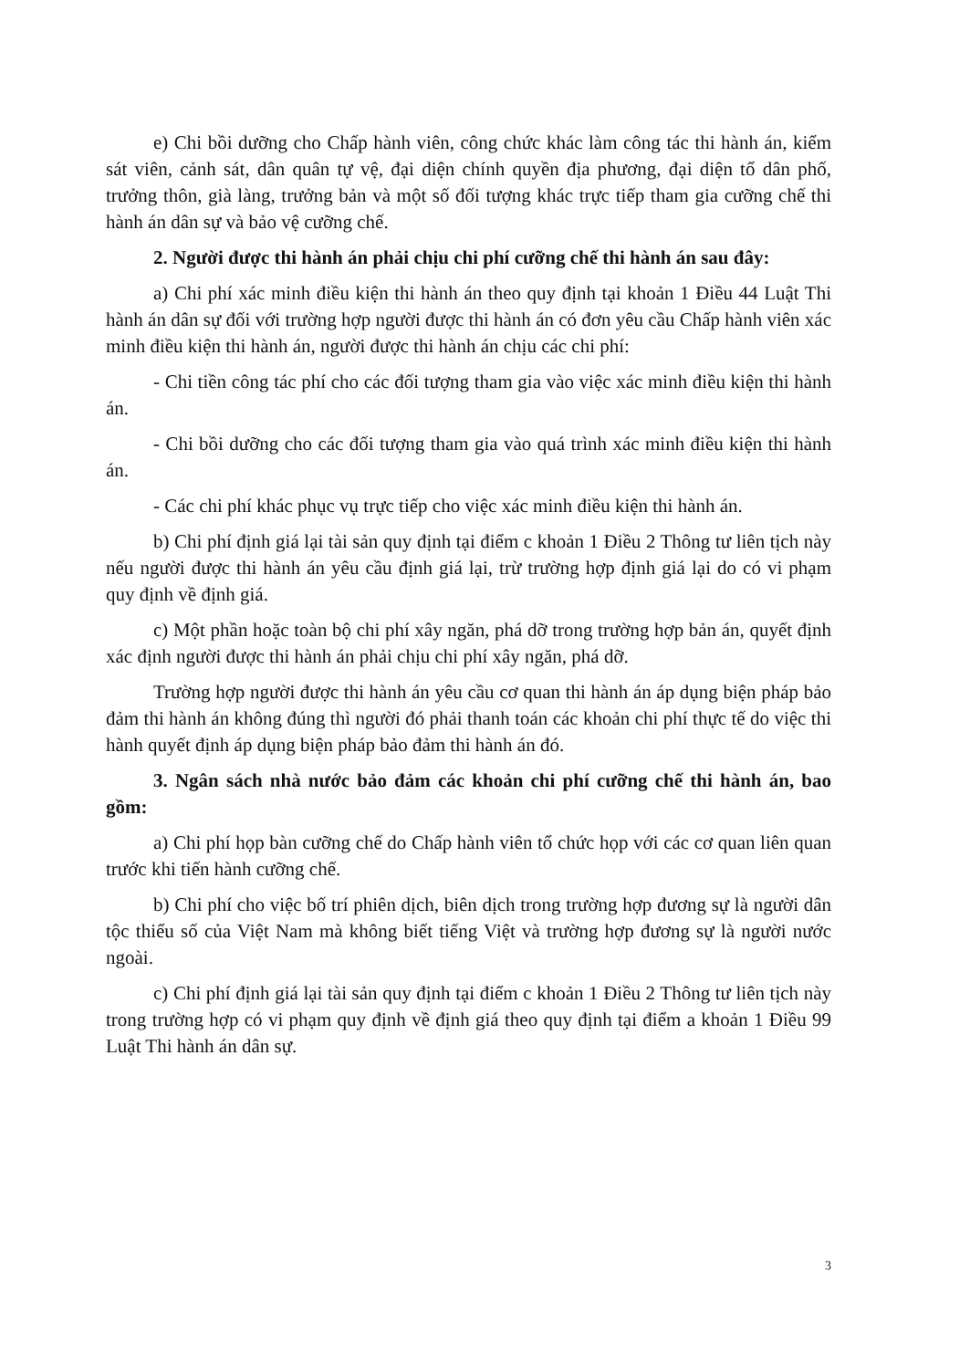e) Chi bồi dưỡng cho Chấp hành viên, công chức khác làm công tác thi hành án, kiểm sát viên, cảnh sát, dân quân tự vệ, đại diện chính quyền địa phương, đại diện tổ dân phố, trưởng thôn, già làng, trưởng bản và một số đối tượng khác trực tiếp tham gia cưỡng chế thi hành án dân sự và bảo vệ cưỡng chế.
2. Người được thi hành án phải chịu chi phí cưỡng chế thi hành án sau đây:
a) Chi phí xác minh điều kiện thi hành án theo quy định tại khoản 1 Điều 44 Luật Thi hành án dân sự đối với trường hợp người được thi hành án có đơn yêu cầu Chấp hành viên xác minh điều kiện thi hành án, người được thi hành án chịu các chi phí:
- Chi tiền công tác phí cho các đối tượng tham gia vào việc xác minh điều kiện thi hành án.
- Chi bồi dưỡng cho các đối tượng tham gia vào quá trình xác minh điều kiện thi hành án.
- Các chi phí khác phục vụ trực tiếp cho việc xác minh điều kiện thi hành án.
b) Chi phí định giá lại tài sản quy định tại điểm c khoản 1 Điều 2 Thông tư liên tịch này nếu người được thi hành án yêu cầu định giá lại, trừ trường hợp định giá lại do có vi phạm quy định về định giá.
c) Một phần hoặc toàn bộ chi phí xây ngăn, phá dỡ trong trường hợp bản án, quyết định xác định người được thi hành án phải chịu chi phí xây ngăn, phá dỡ.
Trường hợp người được thi hành án yêu cầu cơ quan thi hành án áp dụng biện pháp bảo đảm thi hành án không đúng thì người đó phải thanh toán các khoản chi phí thực tế do việc thi hành quyết định áp dụng biện pháp bảo đảm thi hành án đó.
3. Ngân sách nhà nước bảo đảm các khoản chi phí cưỡng chế thi hành án, bao gồm:
a) Chi phí họp bàn cưỡng chế do Chấp hành viên tổ chức họp với các cơ quan liên quan trước khi tiến hành cưỡng chế.
b) Chi phí cho việc bố trí phiên dịch, biên dịch trong trường hợp đương sự là người dân tộc thiểu số của Việt Nam mà không biết tiếng Việt và trường hợp đương sự là người nước ngoài.
c) Chi phí định giá lại tài sản quy định tại điểm c khoản 1 Điều 2 Thông tư liên tịch này trong trường hợp có vi phạm quy định về định giá theo quy định tại điểm a khoản 1 Điều 99 Luật Thi hành án dân sự.
3